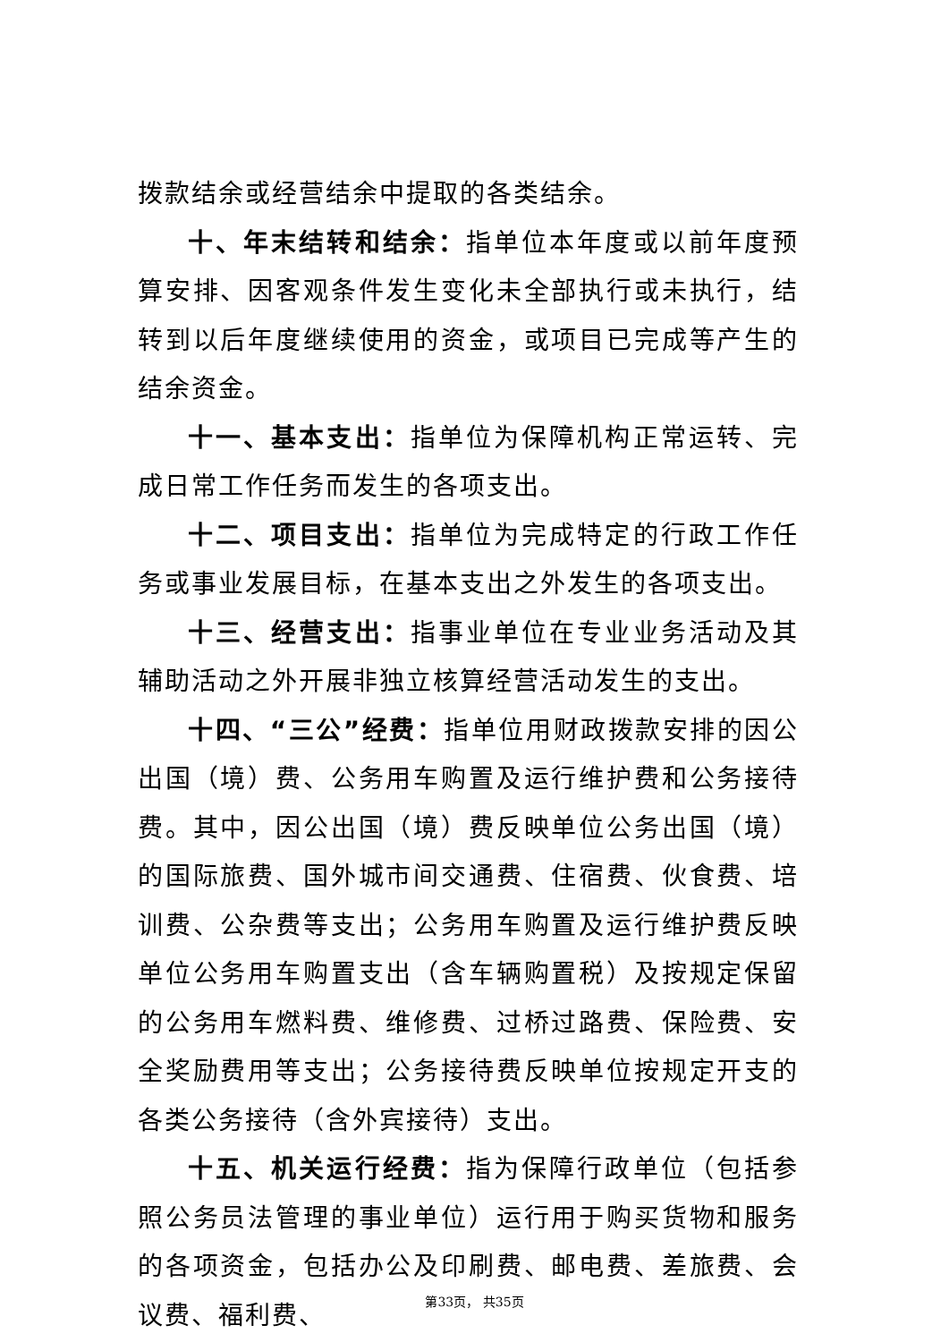拨款结余或经营结余中提取的各类结余。
十、年末结转和结余：指单位本年度或以前年度预算安排、因客观条件发生变化未全部执行或未执行，结转到以后年度继续使用的资金，或项目已完成等产生的结余资金。
十一、基本支出：指单位为保障机构正常运转、完成日常工作任务而发生的各项支出。
十二、项目支出：指单位为完成特定的行政工作任务或事业发展目标，在基本支出之外发生的各项支出。
十三、经营支出：指事业单位在专业业务活动及其辅助活动之外开展非独立核算经营活动发生的支出。
十四、“三公”经费：指单位用财政拨款安排的因公出国（境）费、公务用车购置及运行维护费和公务接待费。其中，因公出国（境）费反映单位公务出国（境）的国际旅费、国外城市间交通费、住宿费、伙食费、培训费、公杂费等支出；公务用车购置及运行维护费反映单位公务用车购置支出（含车辆购置税）及按规定保留的公务用车燃料费、维修费、过桥过路费、保险费、安全奖励费用等支出；公务接待费反映单位按规定开支的各类公务接待（含外宾接待）支出。
十五、机关运行经费：指为保障行政单位（包括参照公务员法管理的事业单位）运行用于购买货物和服务的各项资金，包括办公及印刷费、邮电费、差旅费、会议费、福利费、
第33页， 共35页